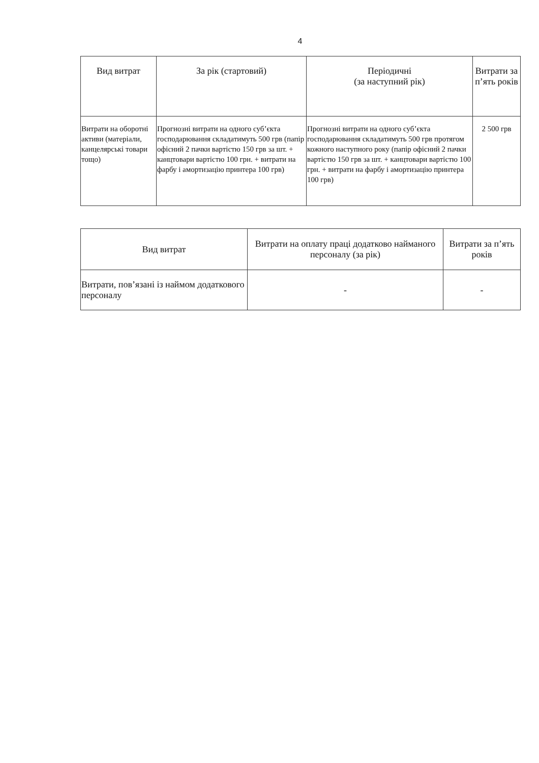4
| Вид витрат | За рік (стартовий) | Періодичні (за наступний рік) | Витрати за п’ять років |
| --- | --- | --- | --- |
| Витрати на оборотні активи (матеріали, канцелярські товари тощо) | Прогнозні витрати на одного суб’єкта господарювання складатимуть 500 грв (папір офісний 2 пачки вартістю 150 грв за шт. + канцтовари вартістю 100 грн. + витрати на фарбу і амортизацію принтера 100 грв) | Прогнозні витрати на одного суб’єкта господарювання складатимуть 500 грв протягом кожного наступного року (папір офісний 2 пачки вартістю 150 грв за шт. + канцтовари вартістю 100 грн. + витрати на фарбу і амортизацію принтера 100 грв) | 2 500 грв |
| Вид витрат | Витрати на оплату праці додатково найманого персоналу (за рік) | Витрати за п’ять років |
| --- | --- | --- |
| Витрати, пов’язані із наймом додаткового персоналу | - | - |